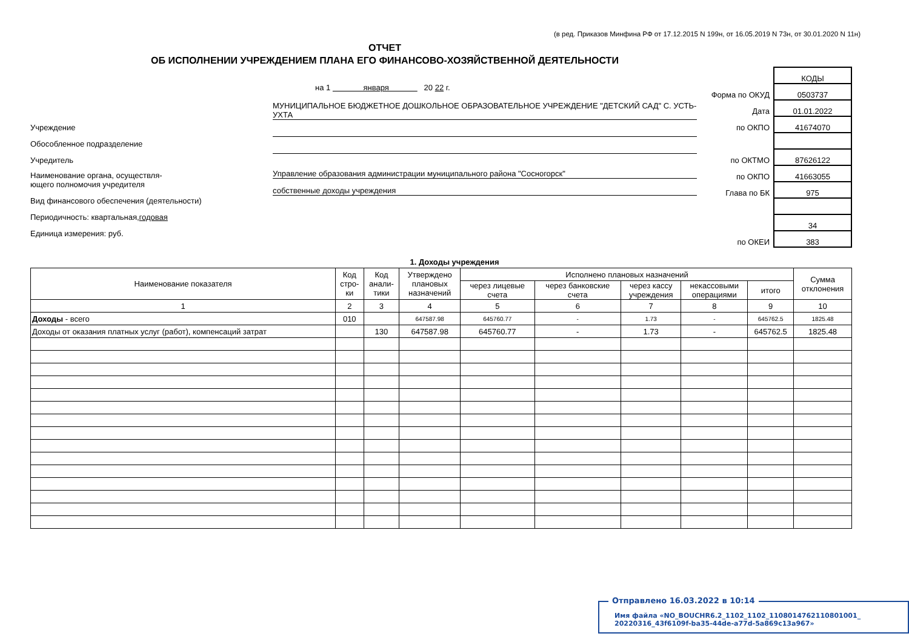(в ред. Приказов Минфина РФ от 17.12.2015 N 199н, от 16.05.2019 N 73н, от 30.01.2020 N 11н)
ОТЧЕТ
ОБ ИСПОЛНЕНИИ УЧРЕЖДЕНИЕМ ПЛАНА ЕГО ФИНАНСОВО-ХОЗЯЙСТВЕННОЙ ДЕЯТЕЛЬНОСТИ
Учреждение
Обособленное подразделение
Учредитель
Наименование органа, осуществля-
ющего полномочия учредителя
Вид финансового обеспечения (деятельности)
Периодичность: квартальная, годовая
Единица измерения: руб.
на 1 января 20 22 г.
МУНИЦИПАЛЬНОЕ БЮДЖЕТНОЕ ДОШКОЛЬНОЕ ОБРАЗОВАТЕЛЬНОЕ УЧРЕЖДЕНИЕ "ДЕТСКИЙ САД" С. УСТЬ-УХТА
Управление образования администрации муниципального района "Сосногорск"
собственные доходы учреждения
Форма по ОКУД
Дата
по ОКПО
по ОКТМО
по ОКПО
Глава по БК
по ОКЕИ
КОДЫ
0503737
01.01.2022
41674070
87626122
41663055
975
34
383
1. Доходы учреждения
| Наименование показателя | Код стро- ки | Код анали- тики | Утверждено плановых назначений | Исполнено плановых назначений | | | | | Сумма отклонения |
| --- | --- | --- | --- | --- | --- | --- | --- | --- | --- |
| | | | | через лицевые счета | через банковские счета | через кассу учреждения | некассовыми операциями | итого | |
| 1 | 2 | 3 | 4 | 5 | 6 | 7 | 8 | 9 | 10 |
| Доходы - всего | 010 | | 647587.98 | 645760.77 | - | 1.73 | - | 645762.5 | 1825.48 |
| Доходы от оказания платных услуг (работ), компенсаций затрат | | 130 | 647587.98 | 645760.77 | - | 1.73 | - | 645762.5 | 1825.48 |
Отправлено 16.03.2022 в 10:14
Имя файла «NO_BOUCHR6.2_1102_1102_1108014762110801001_ 20220316_43f6109f-ba35-44de-a77d-5a869c13a967»